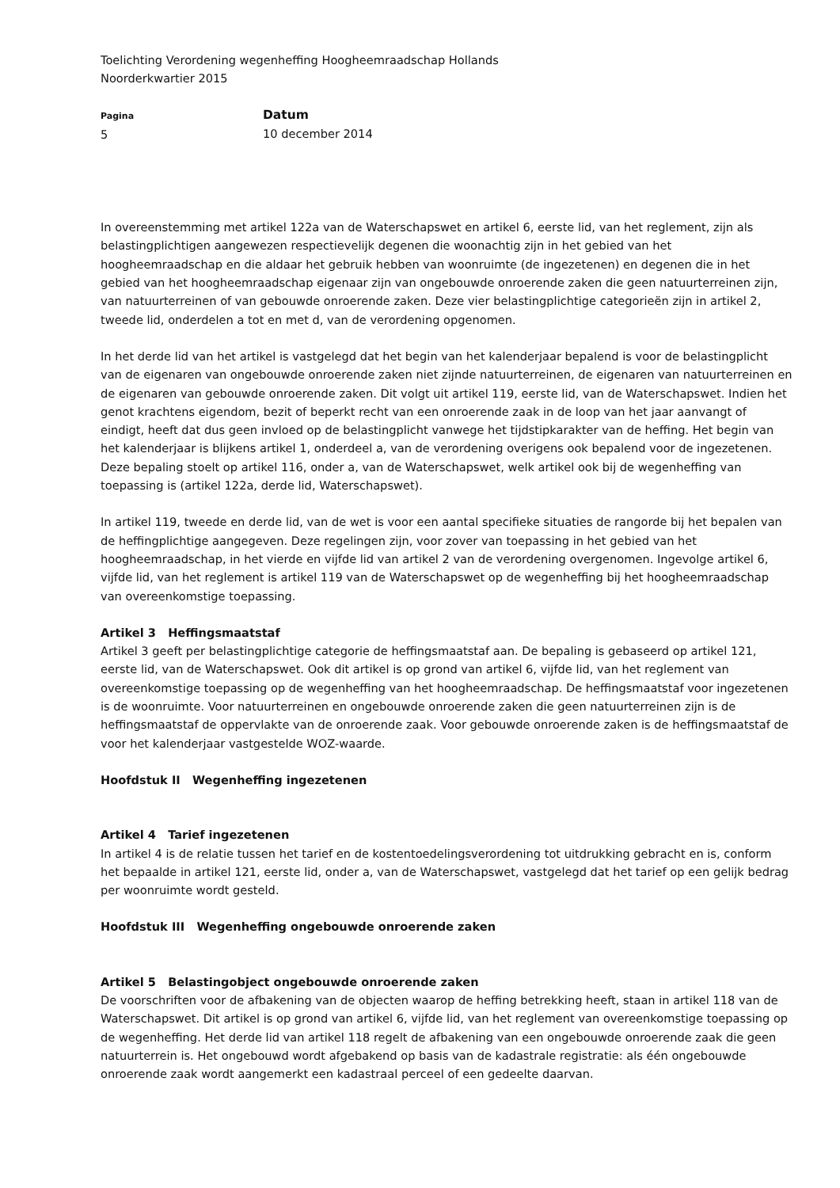Toelichting Verordening wegenheffing Hoogheemraadschap Hollands
Noorderkwartier 2015
Pagina
5
Datum
10 december 2014
In overeenstemming met artikel 122a van de Waterschapswet en artikel 6, eerste lid, van het reglement, zijn als belastingplichtigen aangewezen respectievelijk degenen die woonachtig zijn in het gebied van het hoogheemraadschap en die aldaar het gebruik hebben van woonruimte (de ingezetenen) en degenen die in het gebied van het hoogheemraadschap eigenaar zijn van ongebouwde onroerende zaken die geen natuurterreinen zijn, van natuurterreinen of van gebouwde onroerende zaken. Deze vier belastingplichtige categorieën zijn in artikel 2, tweede lid, onderdelen a tot en met d, van de verordening opgenomen.
In het derde lid van het artikel is vastgelegd dat het begin van het kalenderjaar bepalend is voor de belastingplicht van de eigenaren van ongebouwde onroerende zaken niet zijnde natuurterreinen, de eigenaren van natuurterreinen en de eigenaren van gebouwde onroerende zaken. Dit volgt uit artikel 119, eerste lid, van de Waterschapswet. Indien het genot krachtens eigendom, bezit of beperkt recht van een onroerende zaak in de loop van het jaar aanvangt of eindigt, heeft dat dus geen invloed op de belastingplicht vanwege het tijdstipkarakter van de heffing. Het begin van het kalenderjaar is blijkens artikel 1, onderdeel a, van de verordening overigens ook bepalend voor de ingezetenen. Deze bepaling stoelt op artikel 116, onder a, van de Waterschapswet, welk artikel ook bij de wegenheffing van toepassing is (artikel 122a, derde lid, Waterschapswet).
In artikel 119, tweede en derde lid, van de wet is voor een aantal specifieke situaties de rangorde bij het bepalen van de heffingplichtige aangegeven. Deze regelingen zijn, voor zover van toepassing in het gebied van het hoogheemraadschap, in het vierde en vijfde lid van artikel 2 van de verordening overgenomen. Ingevolge artikel 6, vijfde lid, van het reglement is artikel 119 van de Waterschapswet op de wegenheffing bij het hoogheemraadschap van overeenkomstige toepassing.
Artikel 3 Heffingsmaatstaf
Artikel 3 geeft per belastingplichtige categorie de heffingsmaatstaf aan. De bepaling is gebaseerd op artikel 121, eerste lid, van de Waterschapswet. Ook dit artikel is op grond van artikel 6, vijfde lid, van het reglement van overeenkomstige toepassing op de wegenheffing van het hoogheemraadschap. De heffingsmaatstaf voor ingezetenen is de woonruimte. Voor natuurterreinen en ongebouwde onroerende zaken die geen natuurterreinen zijn is de heffingsmaatstaf de oppervlakte van de onroerende zaak. Voor gebouwde onroerende zaken is de heffingsmaatstaf de voor het kalenderjaar vastgestelde WOZ-waarde.
Hoofdstuk II Wegenheffing ingezetenen
Artikel 4 Tarief ingezetenen
In artikel 4 is de relatie tussen het tarief en de kostentoedelingsverordening tot uitdrukking gebracht en is, conform het bepaalde in artikel 121, eerste lid, onder a, van de Waterschapswet, vastgelegd dat het tarief op een gelijk bedrag per woonruimte wordt gesteld.
Hoofdstuk III Wegenheffing ongebouwde onroerende zaken
Artikel 5 Belastingobject ongebouwde onroerende zaken
De voorschriften voor de afbakening van de objecten waarop de heffing betrekking heeft, staan in artikel 118 van de Waterschapswet. Dit artikel is op grond van artikel 6, vijfde lid, van het reglement van overeenkomstige toepassing op de wegenheffing. Het derde lid van artikel 118 regelt de afbakening van een ongebouwde onroerende zaak die geen natuurterrein is. Het ongebouwd wordt afgebakend op basis van de kadastrale registratie: als één ongebouwde onroerende zaak wordt aangemerkt een kadastraal perceel of een gedeelte daarvan.